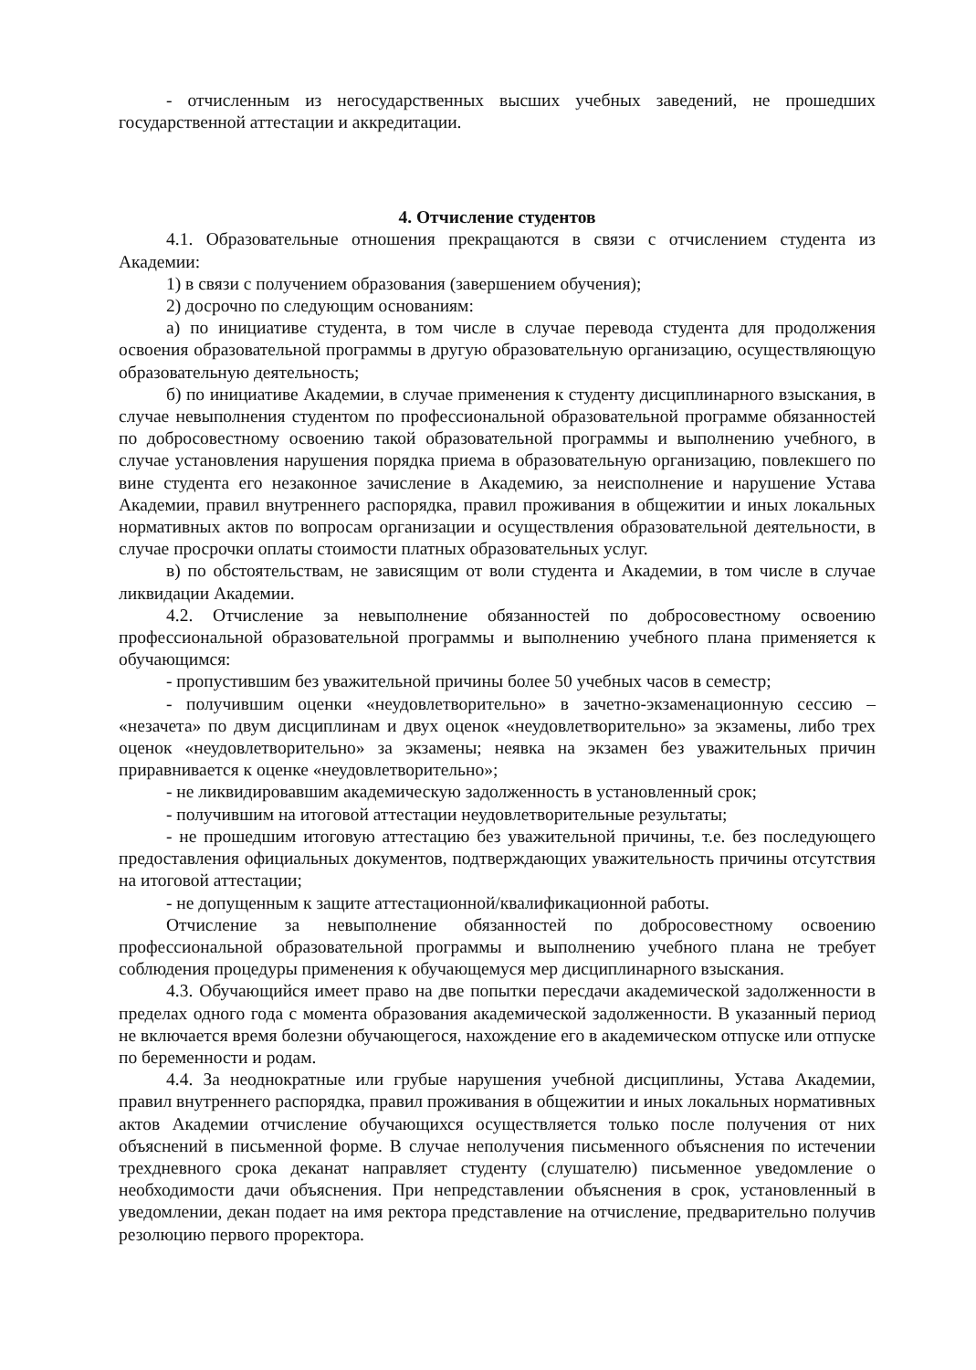- отчисленным из негосударственных высших учебных заведений, не прошедших государственной аттестации и аккредитации.
4. Отчисление студентов
4.1. Образовательные отношения прекращаются в связи с отчислением студента из Академии:
1) в связи с получением образования (завершением обучения);
2) досрочно по следующим основаниям:
а) по инициативе студента, в том числе в случае перевода студента для продолжения освоения образовательной программы в другую образовательную организацию, осуществляющую образовательную деятельность;
б) по инициативе Академии, в случае применения к студенту дисциплинарного взыскания, в случае невыполнения студентом по профессиональной образовательной программе обязанностей по добросовестному освоению такой образовательной программы и выполнению учебного, в случае установления нарушения порядка приема в образовательную организацию, повлекшего по вине студента его незаконное зачисление в Академию, за неисполнение и нарушение Устава Академии, правил внутреннего распорядка, правил проживания в общежитии и иных локальных нормативных актов по вопросам организации и осуществления образовательной деятельности, в случае просрочки оплаты стоимости платных образовательных услуг.
в) по обстоятельствам, не зависящим от воли студента и Академии, в том числе в случае ликвидации Академии.
4.2. Отчисление за невыполнение обязанностей по добросовестному освоению профессиональной образовательной программы и выполнению учебного плана применяется к обучающимся:
- пропустившим без уважительной причины более 50 учебных часов в семестр;
- получившим оценки «неудовлетворительно» в зачетно-экзаменационную сессию – «незачета» по двум дисциплинам и двух оценок «неудовлетворительно» за экзамены, либо трех оценок «неудовлетворительно» за экзамены; неявка на экзамен без уважительных причин приравнивается к оценке «неудовлетворительно»;
- не ликвидировавшим академическую задолженность в установленный срок;
- получившим на итоговой аттестации неудовлетворительные результаты;
- не прошедшим итоговую аттестацию без уважительной причины, т.е. без последующего предоставления официальных документов, подтверждающих уважительность причины отсутствия на итоговой аттестации;
- не допущенным к защите аттестационной/квалификационной работы.
Отчисление за невыполнение обязанностей по добросовестному освоению профессиональной образовательной программы и выполнению учебного плана не требует соблюдения процедуры применения к обучающемуся мер дисциплинарного взыскания.
4.3. Обучающийся имеет право на две попытки пересдачи академической задолженности в пределах одного года с момента образования академической задолженности. В указанный период не включается время болезни обучающегося, нахождение его в академическом отпуске или отпуске по беременности и родам.
4.4. За неоднократные или грубые нарушения учебной дисциплины, Устава Академии, правил внутреннего распорядка, правил проживания в общежитии и иных локальных нормативных актов Академии отчисление обучающихся осуществляется только после получения от них объяснений в письменной форме. В случае неполучения письменного объяснения по истечении трехдневного срока деканат направляет студенту (слушателю) письменное уведомление о необходимости дачи объяснения. При непредставлении объяснения в срок, установленный в уведомлении, декан подает на имя ректора представление на отчисление, предварительно получив резолюцию первого проректора.